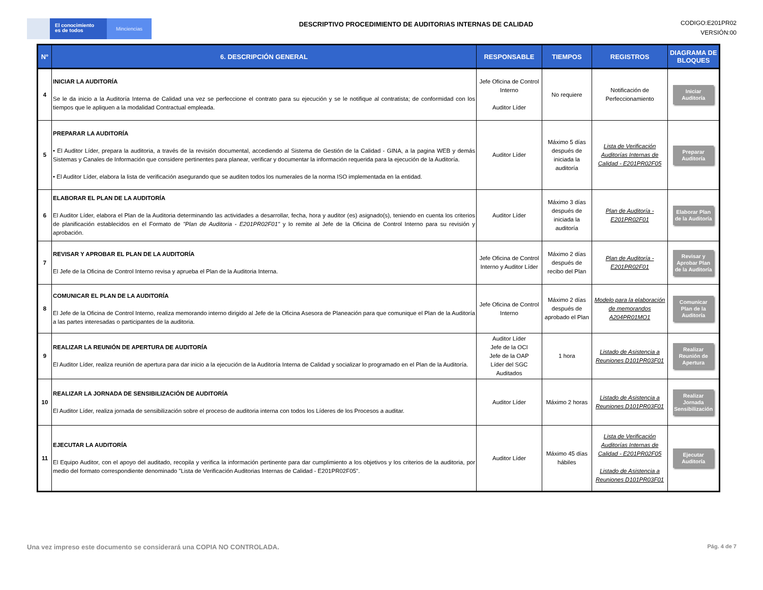El conocimiento
es de todos
Minciencias
DESCRIPTIVO PROCEDIMIENTO DE AUDITORIAS INTERNAS DE CALIDAD
CODIGO:E201PR02
VERSIÓN:00
| N° | 6. DESCRIPCIÓN GENERAL | RESPONSABLE | TIEMPOS | REGISTROS | DIAGRAMA DE BLOQUES |
| --- | --- | --- | --- | --- | --- |
| 4 | INICIAR LA AUDITORÍA Se le da inicio a la Auditoría Interna de Calidad una vez se perfeccione el contrato para su ejecución y se le notifique al contratista; de conformidad con los tiempos que le apliquen a la modalidad Contractual empleada. | Jefe Oficina de Control Interno Auditor Líder | No requiere | Notificación de Perfeccionamiento | Iniciar Auditoría |
| 5 | PREPARAR LA AUDITORÍA • El Auditor Líder, prepara la auditoria, a través de la revisión documental, accediendo al Sistema de Gestión de la Calidad - GINA, a la pagina WEB y demás Sistemas y Canales de Información que considere pertinentes para planear, verificar y documentar la información requerida para la ejecución de la Auditoría. • El Auditor Líder, elabora la lista de verificación asegurando que se auditen todos los numerales de la norma ISO implementada en la entidad. | Auditor Líder | Máximo 5 días después de iniciada la auditoría | Lista de Verificación Auditorías Internas de Calidad - E201PR02F05 | Preparar Auditoría |
| 6 | ELABORAR EL PLAN DE LA AUDITORÍA El Auditor Líder, elabora el Plan de la Auditoria determinando las actividades a desarrollar, fecha, hora y auditor (es) asignado(s), teniendo en cuenta los criterios de planificación establecidos en el Formato de "Plan de Auditoria - E201PR02F01" y lo remite al Jefe de la Oficina de Control Interno para su revisión y aprobación. | Auditor Líder | Máximo 3 días después de iniciada la auditoría | Plan de Auditoría - E201PR02F01 | Elaborar Plan de la Auditoría |
| 7 | REVISAR Y APROBAR EL PLAN DE LA AUDITORÍA El Jefe de la Oficina de Control Interno revisa y aprueba el Plan de la Auditoria Interna. | Jefe Oficina de Control Interno y Auditor Líder | Máximo 2 días después de recibo del Plan | Plan de Auditoría - E201PR02F01 | Revisar y Aprobar Plan de la Auditoría |
| 8 | COMUNICAR EL PLAN DE LA AUDITORÍA El Jefe de la Oficina de Control Interno, realiza memorando interno dirigido al Jefe de la Oficina Asesora de Planeación para que comunique el Plan de la Auditoría a las partes interesadas o participantes de la auditoria. | Jefe Oficina de Control Interno | Máximo 2 días después de aprobado el Plan | Modelo para la elaboración de memorandos A204PR01MO1 | Comunicar Plan de la Auditoría |
| 9 | REALIZAR LA REUNIÓN DE APERTURA DE AUDITORÍA El Auditor Líder, realiza reunión de apertura para dar inicio a la ejecución de la Auditoría Interna de Calidad y socializar lo programado en el Plan de la Auditoría. | Auditor Líder Jefe de la OCI Jefe de la OAP Líder del SGC Auditados | 1 hora | Listado de Asistencia a Reuniones D101PR03F01 | Realizar Reunión de Apertura |
| 10 | REALIZAR LA JORNADA DE SENSIBILIZACIÓN DE AUDITORÍA El Auditor Líder, realiza jornada de sensibilización sobre el proceso de auditoria interna con todos los Líderes de los Procesos a auditar. | Auditor Líder | Máximo 2 horas | Listado de Asistencia a Reuniones D101PR03F01 | Realizar Jornada Sensibilización |
| 11 | EJECUTAR LA AUDITORÍA El Equipo Auditor, con el apoyo del auditado, recopila y verifica la información pertinente para dar cumplimiento a los objetivos y los criterios de la auditoria, por medio del formato correspondiente denominado "Lista de Verificación Auditorias Internas de Calidad - E201PR02F05". | Auditor Líder | Máximo 45 días hábiles | Lista de Verificación Auditorías Internas de Calidad - E201PR02F05 Listado de Asistencia a Reuniones D101PR03F01 | Ejecutar Auditoría |
Una vez impreso este documento se considerará una COPIA NO CONTROLADA. Pág. 4 de 7